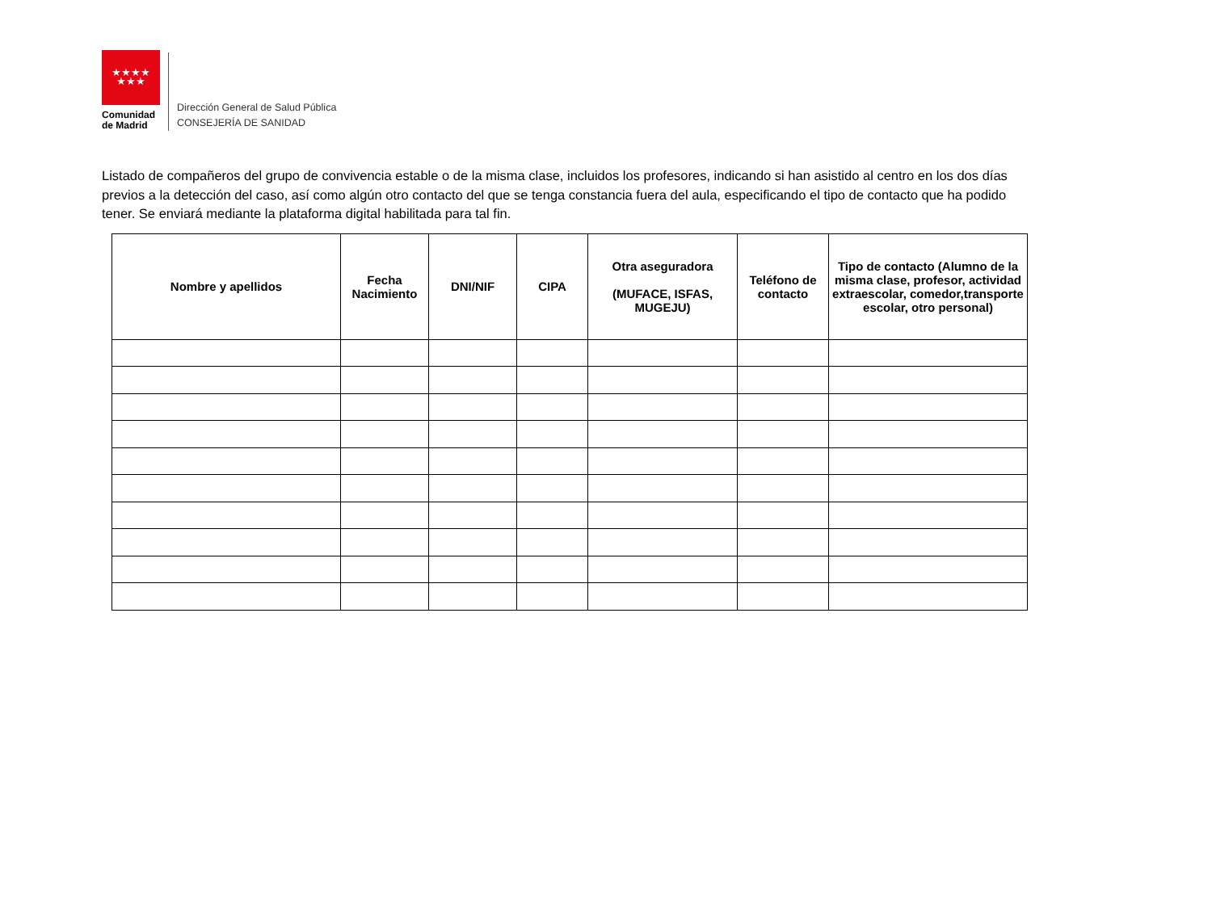★★★★
★★★
Comunidad
de Madrid
Dirección General de Salud Pública
CONSEJERÍA DE SANIDAD
Listado de compañeros del grupo de convivencia estable o de la misma clase, incluidos los profesores, indicando si han asistido al centro en los dos días previos a la detección del caso, así como algún otro contacto del que se tenga constancia fuera del aula, especificando el tipo de contacto que ha podido tener. Se enviará mediante la plataforma digital habilitada para tal fin.
| Nombre y apellidos | Fecha Nacimiento | DNI/NIF | CIPA | Otra aseguradora (MUFACE, ISFAS, MUGEJU) | Teléfono de contacto | Tipo de contacto (Alumno de la misma clase, profesor, actividad extraescolar, comedor,transporte escolar, otro personal) |
| --- | --- | --- | --- | --- | --- | --- |